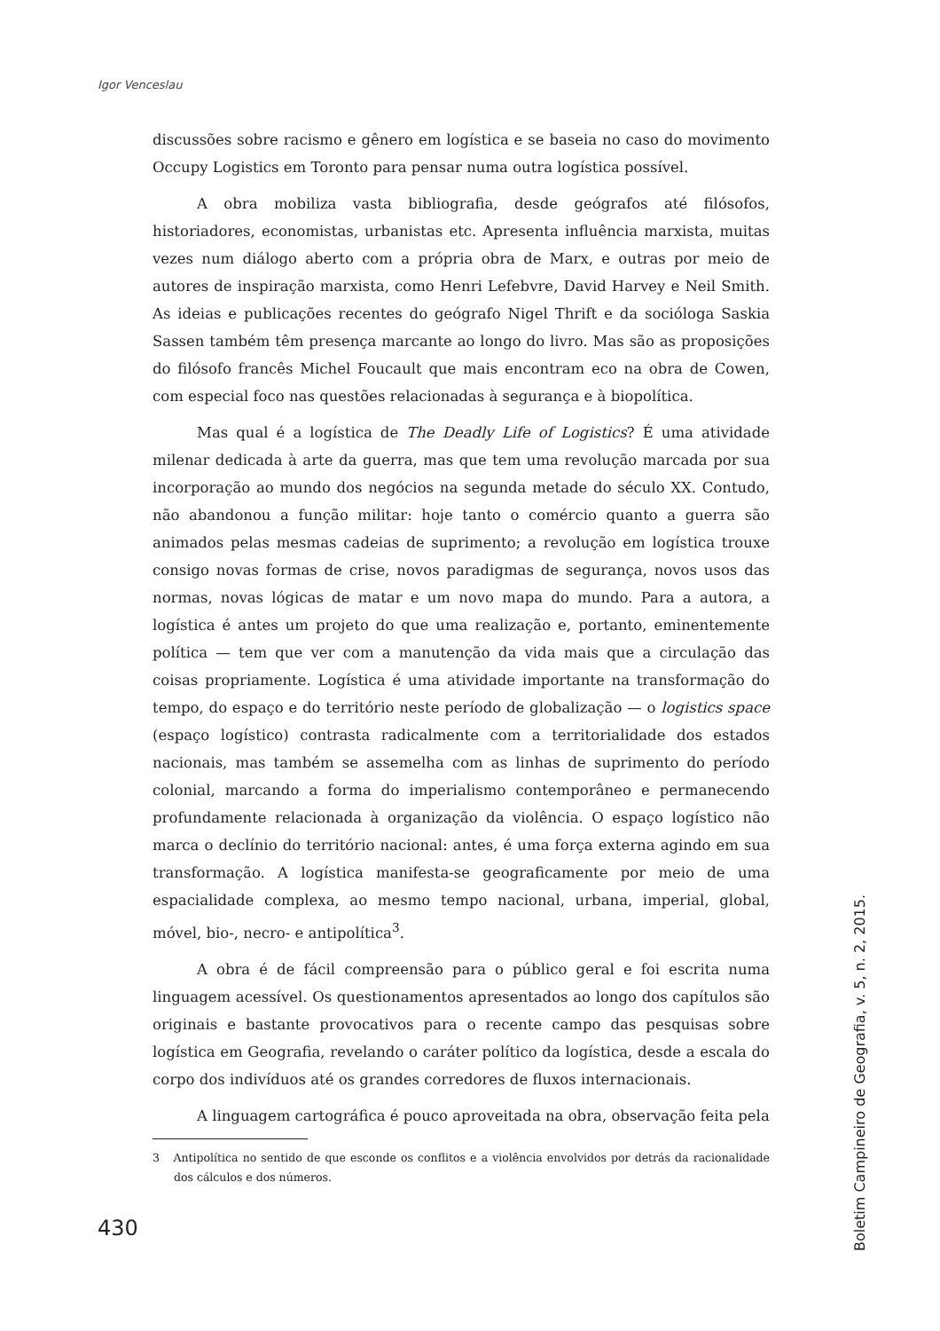Igor Venceslau
discussões sobre racismo e gênero em logística e se baseia no caso do movimento Occupy Logistics em Toronto para pensar numa outra logística possível.
A obra mobiliza vasta bibliografia, desde geógrafos até filósofos, historiadores, economistas, urbanistas etc. Apresenta influência marxista, muitas vezes num diálogo aberto com a própria obra de Marx, e outras por meio de autores de inspiração marxista, como Henri Lefebvre, David Harvey e Neil Smith. As ideias e publicações recentes do geógrafo Nigel Thrift e da socióloga Saskia Sassen também têm presença marcante ao longo do livro. Mas são as proposições do filósofo francês Michel Foucault que mais encontram eco na obra de Cowen, com especial foco nas questões relacionadas à segurança e à biopolítica.
Mas qual é a logística de The Deadly Life of Logistics? É uma atividade milenar dedicada à arte da guerra, mas que tem uma revolução marcada por sua incorporação ao mundo dos negócios na segunda metade do século XX. Contudo, não abandonou a função militar: hoje tanto o comércio quanto a guerra são animados pelas mesmas cadeias de suprimento; a revolução em logística trouxe consigo novas formas de crise, novos paradigmas de segurança, novos usos das normas, novas lógicas de matar e um novo mapa do mundo. Para a autora, a logística é antes um projeto do que uma realização e, portanto, eminentemente política — tem que ver com a manutenção da vida mais que a circulação das coisas propriamente. Logística é uma atividade importante na transformação do tempo, do espaço e do território neste período de globalização — o logistics space (espaço logístico) contrasta radicalmente com a territorialidade dos estados nacionais, mas também se assemelha com as linhas de suprimento do período colonial, marcando a forma do imperialismo contemporâneo e permanecendo profundamente relacionada à organização da violência. O espaço logístico não marca o declínio do território nacional: antes, é uma força externa agindo em sua transformação. A logística manifesta-se geograficamente por meio de uma espacialidade complexa, ao mesmo tempo nacional, urbana, imperial, global, móvel, bio-, necro- e antipolítica<sup>3</sup>.
A obra é de fácil compreensão para o público geral e foi escrita numa linguagem acessível. Os questionamentos apresentados ao longo dos capítulos são originais e bastante provocativos para o recente campo das pesquisas sobre logística em Geografia, revelando o caráter político da logística, desde a escala do corpo dos indivíduos até os grandes corredores de fluxos internacionais.
A linguagem cartográfica é pouco aproveitada na obra, observação feita pela
3 Antipolítica no sentido de que esconde os conflitos e a violência envolvidos por detrás da racionalidade dos cálculos e dos números.
430
Boletim Campineiro de Geografia, v. 5, n. 2, 2015.